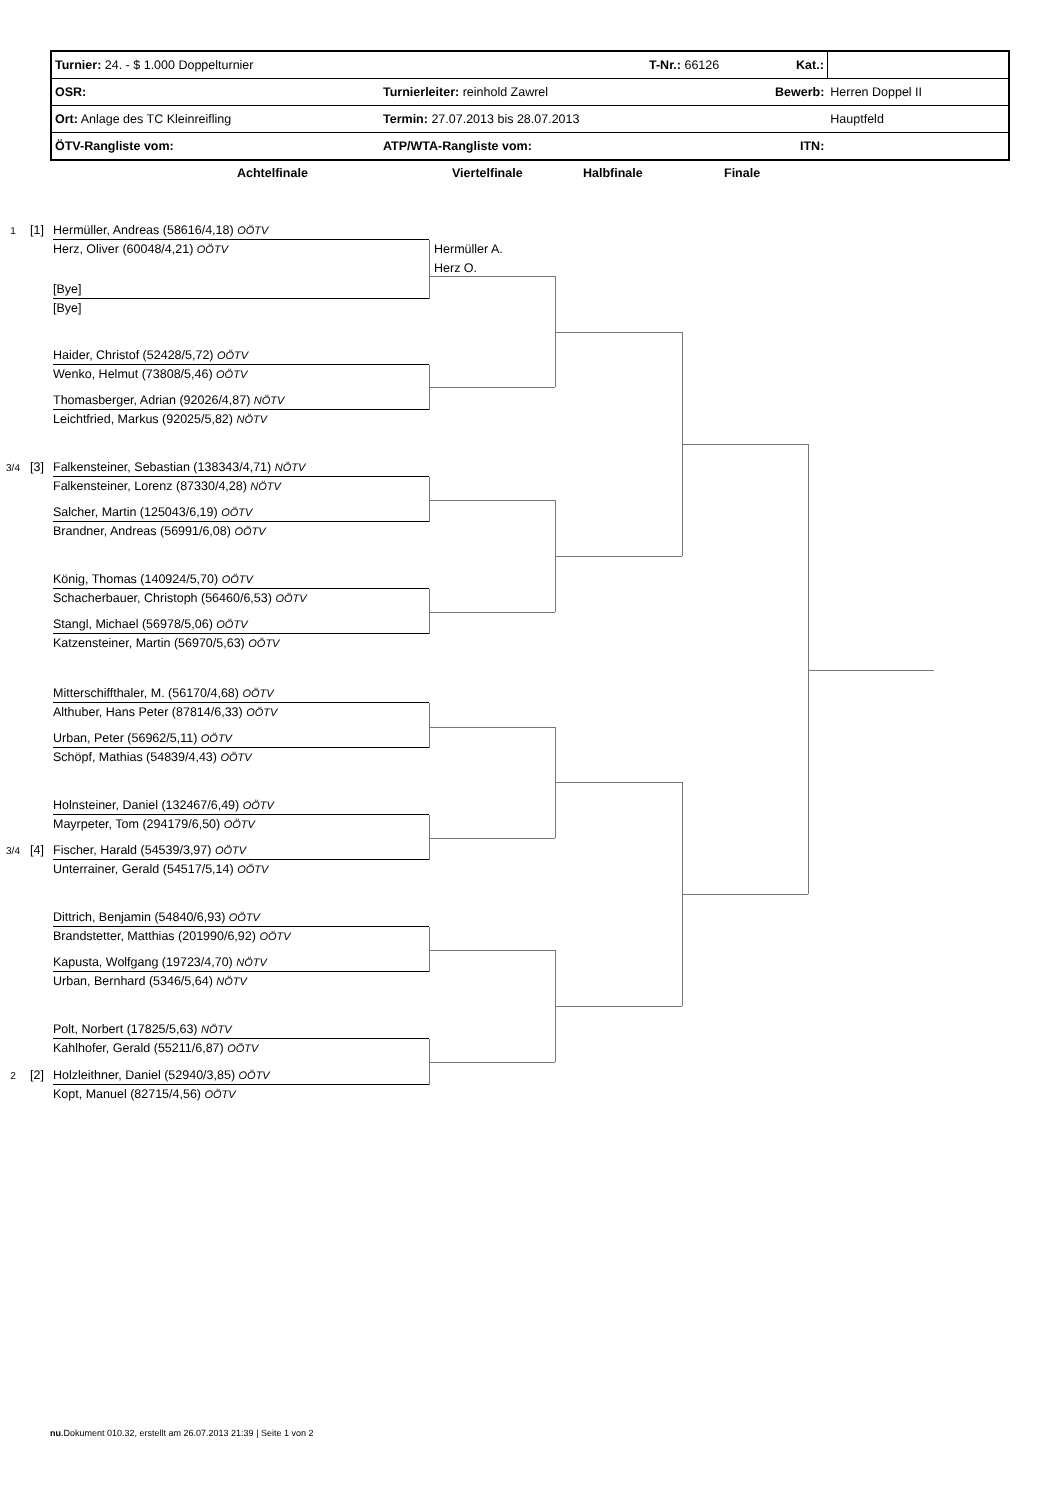| Turnier: 24. - $ 1.000 Doppelturnier | | T-Nr.: 66126 | Kat.: | |
| OSR: | Turnierleiter: reinhold Zawrel | | Bewerb: | Herren Doppel II |
| Ort: Anlage des TC Kleinreifling | Termin: 27.07.2013 bis 28.07.2013 | | | Hauptfeld |
| ÖTV-Rangliste vom: | ATP/WTA-Rangliste vom: | | ITN: | |
Achtelfinale Viertelfinale Halbfinale Finale
1 [1] Hermüller, Andreas (58616/4,18) OÖTV
Herz, Oliver (60048/4,21) OÖTV Hermüller A.
Herz O.
[Bye]
[Bye]
Haider, Christof (52428/5,72) OÖTV
Wenko, Helmut (73808/5,46) OÖTV
Thomasberger, Adrian (92026/4,87) NÖTV
Leichtfried, Markus (92025/5,82) NÖTV
3/4 [3] Falkensteiner, Sebastian (138343/4,71) NÖTV
Falkensteiner, Lorenz (87330/4,28) NÖTV
Salcher, Martin (125043/6,19) OÖTV
Brandner, Andreas (56991/6,08) OÖTV
König, Thomas (140924/5,70) OÖTV
Schacherbauer, Christoph (56460/6,53) OÖTV
Stangl, Michael (56978/5,06) OÖTV
Katzensteiner, Martin (56970/5,63) OÖTV
Mitterschiffthaler, M. (56170/4,68) OÖTV
Althuber, Hans Peter (87814/6,33) OÖTV
Urban, Peter (56962/5,11) OÖTV
Schöpf, Mathias (54839/4,43) OÖTV
Holnsteiner, Daniel (132467/6,49) OÖTV
Mayrpeter, Tom (294179/6,50) OÖTV
3/4 [4] Fischer, Harald (54539/3,97) OÖTV
Unterrainer, Gerald (54517/5,14) OÖTV
Dittrich, Benjamin (54840/6,93) OÖTV
Brandstetter, Matthias (201990/6,92) OÖTV
Kapusta, Wolfgang (19723/4,70) NÖTV
Urban, Bernhard (5346/5,64) NÖTV
Polt, Norbert (17825/5,63) NÖTV
Kahlhofer, Gerald (55211/6,87) OÖTV
2 [2] Holzleithner, Daniel (52940/3,85) OÖTV
Kopt, Manuel (82715/4,56) OÖTV
nu.Dokument 010.32, erstellt am 26.07.2013 21:39 | Seite 1 von 2